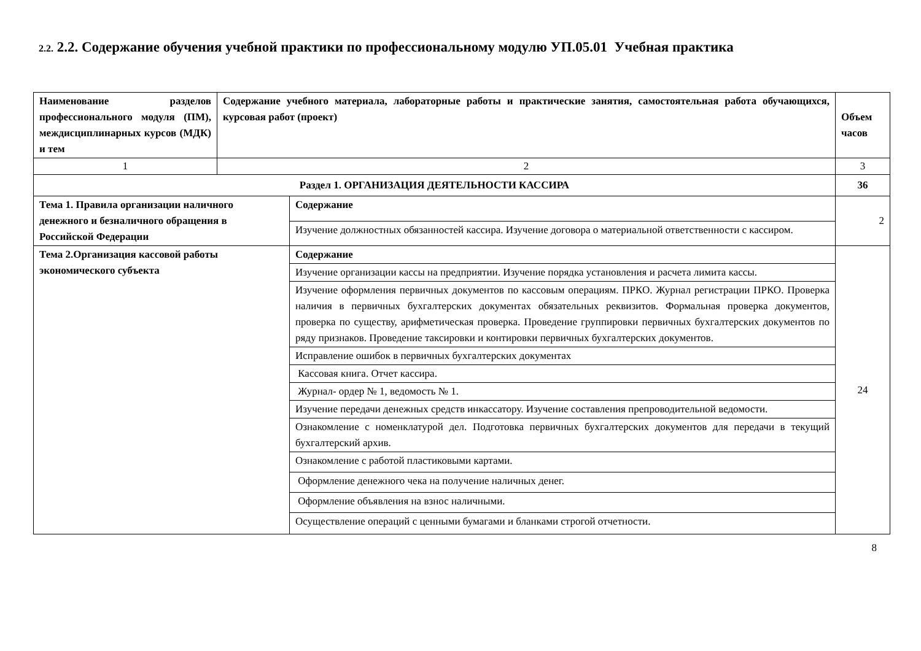2.2. 2.2. Содержание обучения учебной практики по профессиональному модулю УП.05.01 Учебная практика
| Наименование разделов профессионального модуля (ПМ), междисциплинарных курсов (МДК) и тем | Содержание учебного материала, лабораторные работы и практические занятия, самостоятельная работа обучающихся, курсовая работ (проект) | | Объем часов |
| --- | --- | --- | --- |
| 1 | 2 | | 3 |
| Раздел 1. ОРГАНИЗАЦИЯ ДЕЯТЕЛЬНОСТИ КАССИРА | | | 36 |
| Тема 1. Правила организации наличного денежного и безналичного обращения в Российской Федерации | | Содержание | 2 |
| | | Изучение должностных обязанностей кассира. Изучение договора о материальной ответственности с кассиром. | |
| Тема 2.Организация кассовой работы экономического субъекта | | Содержание | 24 |
| | | Изучение организации кассы на предприятии. Изучение порядка установления и расчета лимита кассы. | |
| | | Изучение оформления первичных документов по кассовым операциям. ПРКО. Журнал регистрации ПРКО. Проверка наличия в первичных бухгалтерских документах обязательных реквизитов. Формальная проверка документов, проверка по существу, арифметическая проверка. Проведение группировки первичных бухгалтерских документов по ряду признаков. Проведение таксировки и контировки первичных бухгалтерских документов. | |
| | | Исправление ошибок в первичных бухгалтерских документах | |
| | | Кассовая книга. Отчет кассира. | |
| | | Журнал- ордер № 1, ведомость № 1. | |
| | | Изучение передачи денежных средств инкассатору. Изучение составления препроводительной ведомости. | |
| | | Ознакомление с номенклатурой дел. Подготовка первичных бухгалтерских документов для передачи в текущий бухгалтерский архив. | |
| | | Ознакомление с работой пластиковыми картами. | |
| | | Оформление денежного чека на получение наличных денег. | |
| | | Оформление объявления на взнос наличными. | |
| | | Осуществление операций с ценными бумагами и бланками строгой отчетности. | |
8